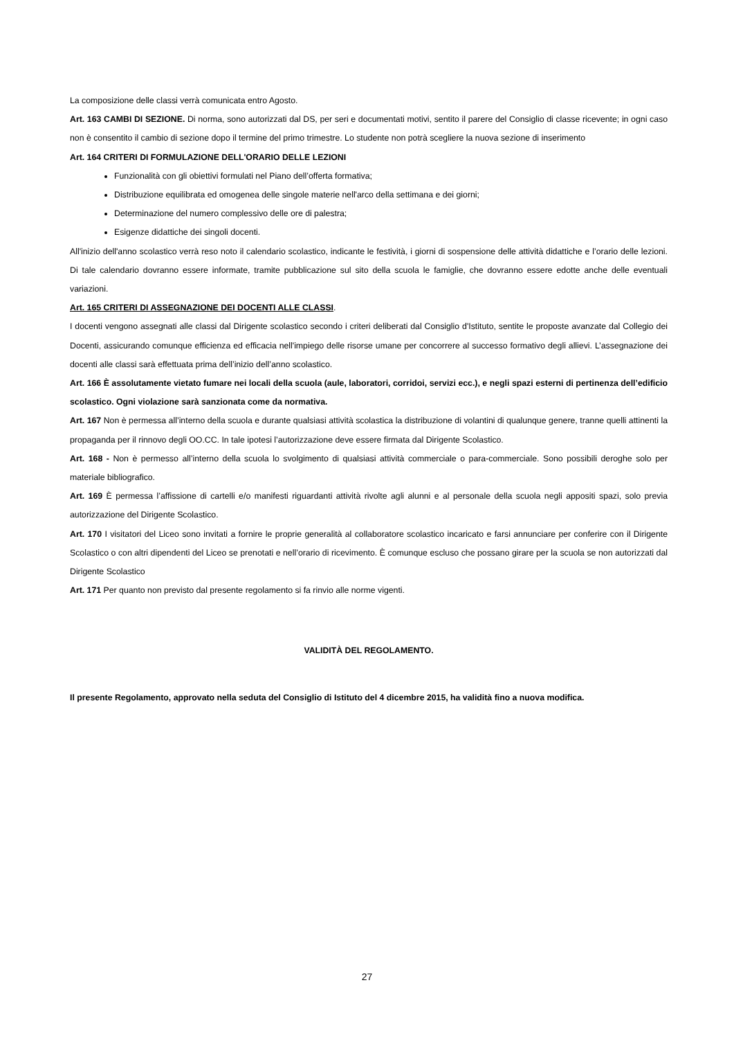La composizione delle classi verrà comunicata entro Agosto.
Art. 163 CAMBI DI SEZIONE. Di norma, sono autorizzati dal DS, per seri e documentati motivi, sentito il parere del Consiglio di classe ricevente; in ogni caso non è consentito il cambio di sezione dopo il termine del primo trimestre. Lo studente non potrà scegliere la nuova sezione di inserimento
Art. 164 CRITERI DI FORMULAZIONE DELL'ORARIO DELLE LEZIONI
Funzionalità con gli obiettivi formulati nel Piano dell’offerta formativa;
Distribuzione equilibrata ed omogenea delle singole materie nell'arco della settimana e dei giorni;
Determinazione del numero complessivo delle ore di palestra;
Esigenze didattiche dei singoli docenti.
All'inizio dell'anno scolastico verrà reso noto il calendario scolastico, indicante le festività, i giorni di sospensione delle attività didattiche e l’orario delle lezioni. Di tale calendario dovranno essere informate, tramite pubblicazione sul sito della scuola le famiglie, che dovranno essere edotte anche delle eventuali variazioni.
Art. 165 CRITERI DI ASSEGNAZIONE DEI DOCENTI ALLE CLASSI.
I docenti vengono assegnati alle classi dal Dirigente scolastico secondo i criteri deliberati dal Consiglio d'Istituto, sentite le proposte avanzate dal Collegio dei Docenti, assicurando comunque efficienza ed efficacia nell'impiego delle risorse umane per concorrere al successo formativo degli allievi. L’assegnazione dei docenti alle classi sarà effettuata prima dell’inizio dell’anno scolastico.
Art. 166 È assolutamente vietato fumare nei locali della scuola (aule, laboratori, corridoi, servizi ecc.), e negli spazi esterni di pertinenza dell’edificio scolastico. Ogni violazione sarà sanzionata come da normativa.
Art. 167 Non è permessa all’interno della scuola e durante qualsiasi attività scolastica la distribuzione di volantini di qualunque genere, tranne quelli attinenti la propaganda per il rinnovo degli OO.CC. In tale ipotesi l’autorizzazione deve essere firmata dal Dirigente Scolastico.
Art. 168 - Non è permesso all’interno della scuola lo svolgimento di qualsiasi attività commerciale o para-commerciale. Sono possibili deroghe solo per materiale bibliografico.
Art. 169 È permessa l’affissione di cartelli e/o manifesti riguardanti attività rivolte agli alunni e al personale della scuola negli appositi spazi, solo previa autorizzazione del Dirigente Scolastico.
Art. 170 I visitatori del Liceo sono invitati a fornire le proprie generalità al collaboratore scolastico incaricato e farsi annunciare per conferire con il Dirigente Scolastico o con altri dipendenti del Liceo se prenotati e nell’orario di ricevimento. È comunque escluso che possano girare per la scuola se non autorizzati dal Dirigente Scolastico
Art. 171 Per quanto non previsto dal presente regolamento si fa rinvio alle norme vigenti.
VALIDITÀ DEL REGOLAMENTO.
Il presente Regolamento, approvato nella seduta del Consiglio di Istituto del 4 dicembre 2015, ha validità fino a nuova modifica.
27